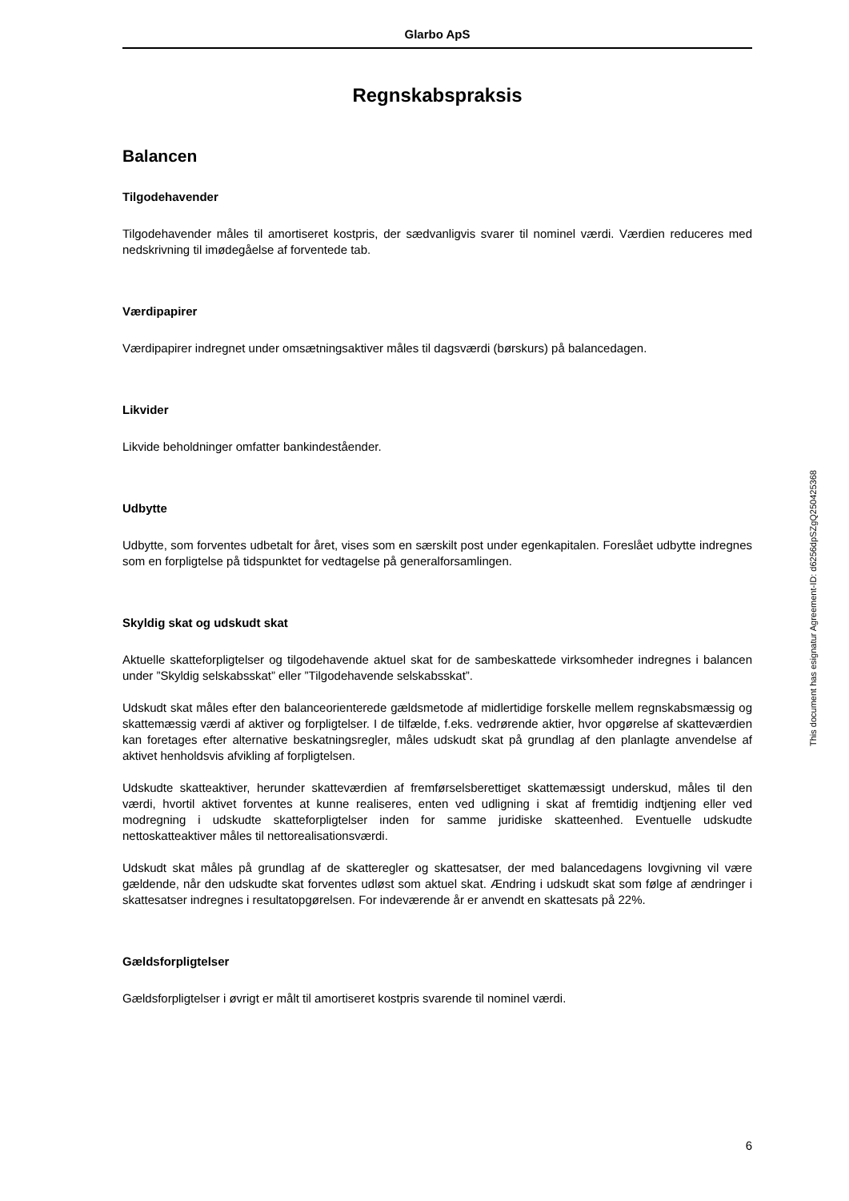Glarbo ApS
Regnskabspraksis
Balancen
Tilgodehavender
Tilgodehavender måles til amortiseret kostpris, der sædvanligvis svarer til nominel værdi. Værdien reduceres med nedskrivning til imødegåelse af forventede tab.
Værdipapirer
Værdipapirer indregnet under omsætningsaktiver måles til dagsværdi (børskurs) på balancedagen.
Likvider
Likvide beholdninger omfatter bankindeståender.
Udbytte
Udbytte, som forventes udbetalt for året, vises som en særskilt post under egenkapitalen. Foreslået udbytte indregnes som en forpligtelse på tidspunktet for vedtagelse på generalforsamlingen.
Skyldig skat og udskudt skat
Aktuelle skatteforpligtelser og tilgodehavende aktuel skat for de sambeskattede virksomheder indregnes i balancen under ”Skyldig selskabsskat” eller ”Tilgodehavende selskabsskat”.
Udskudt skat måles efter den balanceorienterede gældsmetode af midlertidige forskelle mellem regnskabsmæssig og skattemæssig værdi af aktiver og forpligtelser. I de tilfælde, f.eks. vedrørende aktier, hvor opgørelse af skatteværdien kan foretages efter alternative beskatningsregler, måles udskudt skat på grundlag af den planlagte anvendelse af aktivet henholdsvis afvikling af forpligtelsen.
Udskudte skatteaktiver, herunder skatteværdien af fremførselsberettiget skattemæssigt underskud, måles til den værdi, hvortil aktivet forventes at kunne realiseres, enten ved udligning i skat af fremtidig indtjening eller ved modregning i udskudte skatteforpligtelser inden for samme juridiske skatteenhed. Eventuelle udskudte nettoskatteaktiver måles til nettorealisationsværdi.
Udskudt skat måles på grundlag af de skatteregler og skattesatser, der med balancedagens lovgivning vil være gældende, når den udskudte skat forventes udløst som aktuel skat. Ændring i udskudt skat som følge af ændringer i skattesatser indregnes i resultatopgørelsen. For indeværende år er anvendt en skattesats på 22%.
Gældsforpligtelser
Gældsforpligtelser i øvrigt er målt til amortiseret kostpris svarende til nominel værdi.
6
This document has esignatur Agreement-ID: d6256dpSZgQ250425368